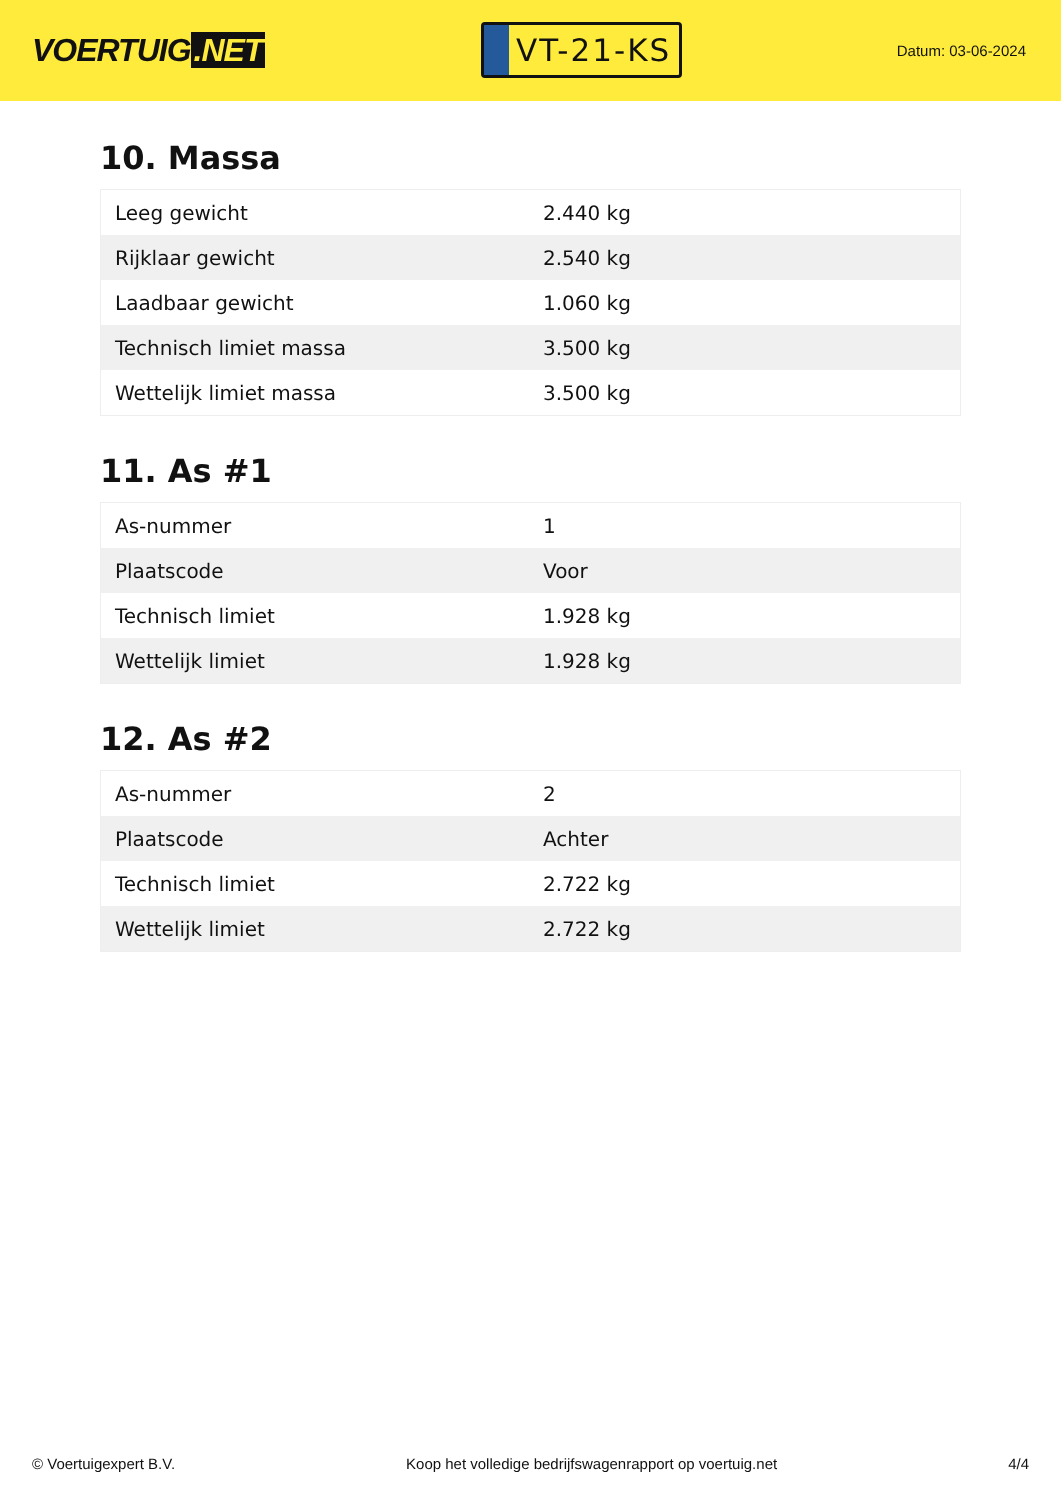VOERTUIG.NET
VT-21-KS
Datum: 03-06-2024
10. Massa
| Leeg gewicht | 2.440 kg |
| Rijklaar gewicht | 2.540 kg |
| Laadbaar gewicht | 1.060 kg |
| Technisch limiet massa | 3.500 kg |
| Wettelijk limiet massa | 3.500 kg |
11. As #1
| As-nummer | 1 |
| Plaatscode | Voor |
| Technisch limiet | 1.928 kg |
| Wettelijk limiet | 1.928 kg |
12. As #2
| As-nummer | 2 |
| Plaatscode | Achter |
| Technisch limiet | 2.722 kg |
| Wettelijk limiet | 2.722 kg |
© Voertuigexpert B.V. Koop het volledige bedrijfswagenrapport op voertuig.net 4/4